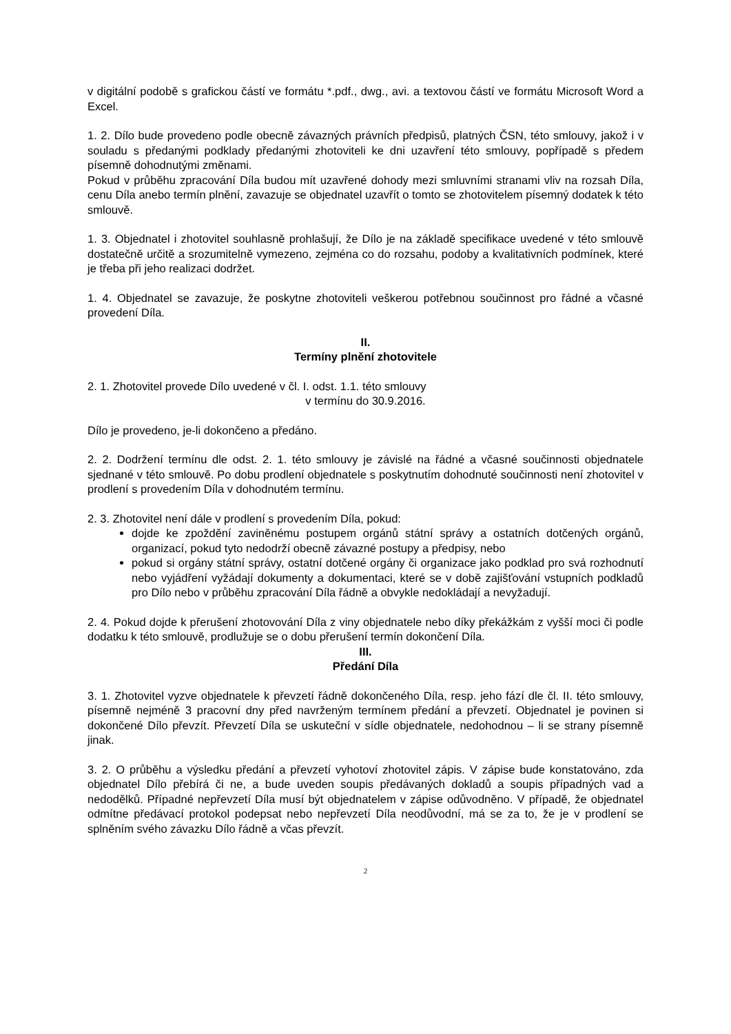v digitální podobě s grafickou částí ve formátu *.pdf., dwg., avi. a textovou částí ve formátu Microsoft Word a Excel.
1. 2. Dílo bude provedeno podle obecně závazných právních předpisů, platných ČSN, této smlouvy, jakož i v souladu s předanými podklady předanými zhotoviteli ke dni uzavření této smlouvy, popřípadě s předem písemně dohodnutými změnami.
Pokud v průběhu zpracování Díla budou mít uzavřené dohody mezi smluvními stranami vliv na rozsah Díla, cenu Díla anebo termín plnění, zavazuje se objednatel uzavřít o tomto se zhotovitelem písemný dodatek k této smlouvě.
1. 3. Objednatel i zhotovitel souhlasně prohlašují, že Dílo je na základě specifikace uvedené v této smlouvě dostatečně určitě a srozumitelně vymezeno, zejména co do rozsahu, podoby a kvalitativních podmínek, které je třeba při jeho realizaci dodržet.
1. 4. Objednatel se zavazuje, že poskytne zhotoviteli veškerou potřebnou součinnost pro řádné a včasné provedení Díla.
II.
Termíny plnění zhotovitele
2. 1. Zhotovitel provede Dílo uvedené v čl. I. odst. 1.1. této smlouvy
v termínu do 30.9.2016.
Dílo je provedeno, je-li dokončeno a předáno.
2. 2. Dodržení termínu dle odst. 2. 1. této smlouvy je závislé na řádné a včasné součinnosti objednatele sjednané v této smlouvě. Po dobu prodlení objednatele s poskytnutím dohodnuté součinnosti není zhotovitel v prodlení s provedením Díla v dohodnutém termínu.
2. 3. Zhotovitel není dále v prodlení s provedením Díla, pokud:
dojde ke zpoždění zaviněnému postupem orgánů státní správy a ostatních dotčených orgánů, organizací, pokud tyto nedodrží obecně závazné postupy a předpisy, nebo
pokud si orgány státní správy, ostatní dotčené orgány či organizace jako podklad pro svá rozhodnutí nebo vyjádření vyžádají dokumenty a dokumentaci, které se v době zajišťování vstupních podkladů pro Dílo nebo v průběhu zpracování Díla řádně a obvykle nedokládají a nevyžadují.
2. 4. Pokud dojde k přerušení zhotovování Díla z viny objednatele nebo díky překážkám z vyšší moci či podle dodatku k této smlouvě, prodlužuje se o dobu přerušení termín dokončení Díla.
III.
Předání Díla
3. 1. Zhotovitel vyzve objednatele k převzetí řádně dokončeného Díla, resp. jeho fází dle čl. II. této smlouvy, písemně nejméně 3 pracovní dny před navrženým termínem předání a převzetí. Objednatel je povinen si dokončené Dílo převzít. Převzetí Díla se uskuteční v sídle objednatele, nedohodnou – li se strany písemně jinak.
3. 2. O průběhu a výsledku předání a převzetí vyhotoví zhotovitel zápis. V zápise bude konstatováno, zda objednatel Dílo přebírá či ne, a bude uveden soupis předávaných dokladů a soupis případných vad a nedodělků. Případné nepřevzetí Díla musí být objednatelem v zápise odůvodněno. V případě, že objednatel odmítne předávací protokol podepsat nebo nepřevzetí Díla neodůvodní, má se za to, že je v prodlení se splněním svého závazku Dílo řádně a včas převzít.
2